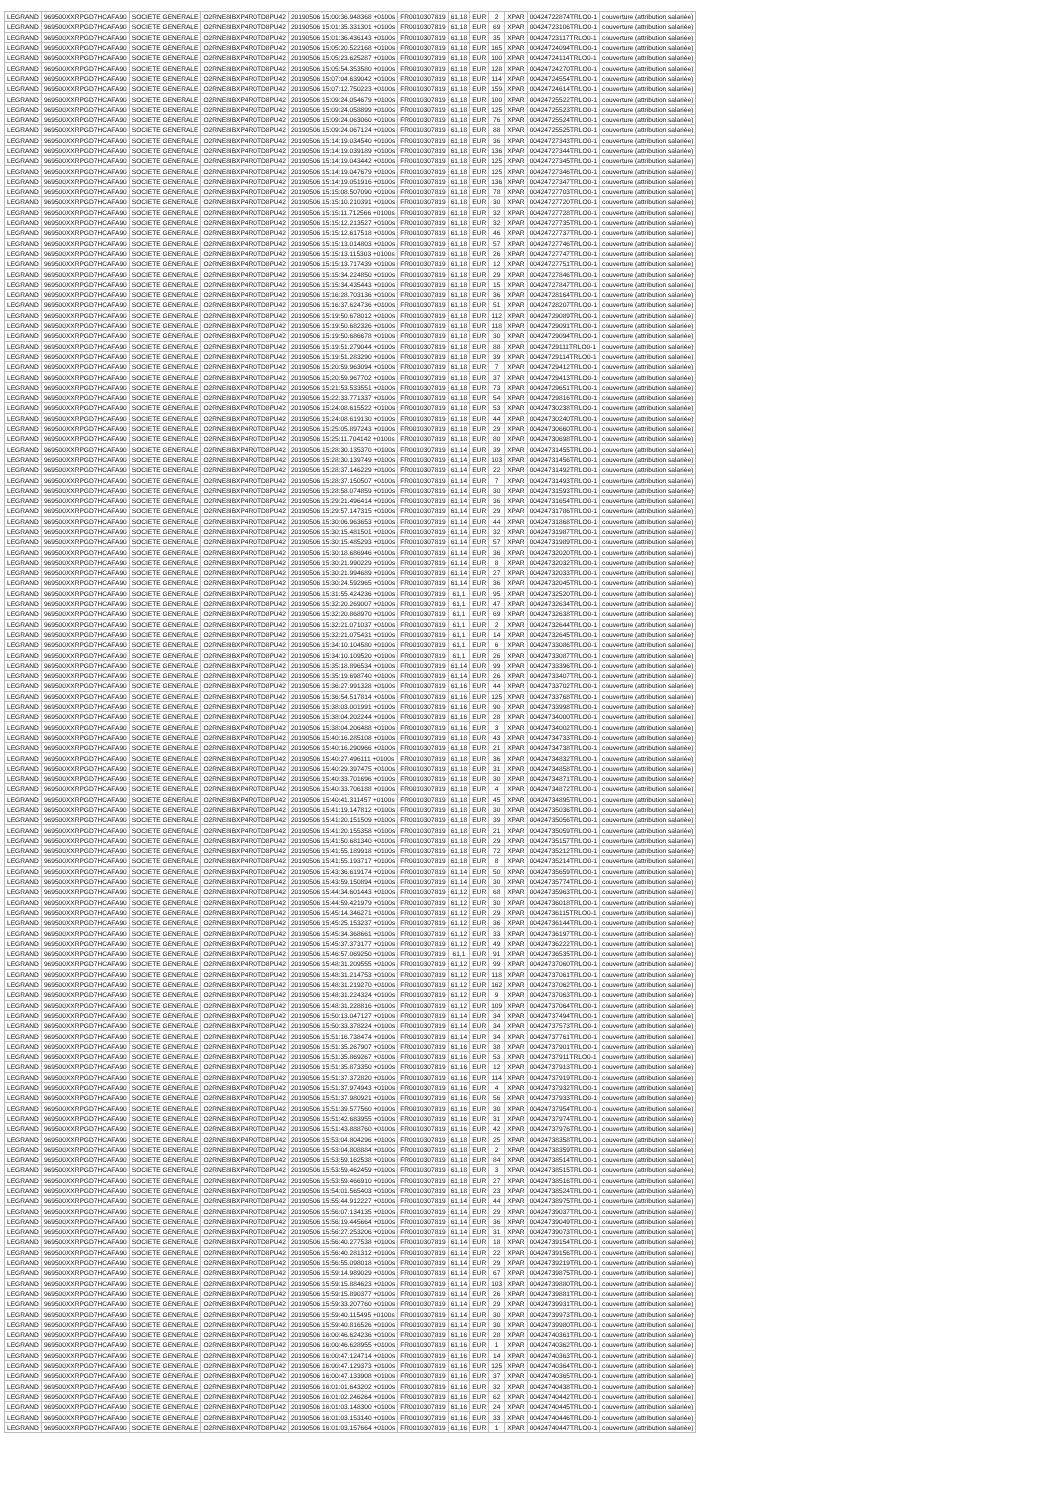| LEGRAND | 969500XXRPGD7HCAFA90 | SOCIETE GENERALE | O2RNE8IBXP4R0TD8PU42 | 20190506 15:00:36.948368 +0100s | FR0010307819 | 61,18 | EUR | 2 | XPAR | 00424722874TRLO0-1 | couverture (attribution salariée) |
| LEGRAND | 969500XXRPGD7HCAFA90 | SOCIETE GENERALE | O2RNE8IBXP4R0TD8PU42 | 20190506 15:01:35.331301 +0100s | FR0010307819 | 61,18 | EUR | 69 | XPAR | 00424723106TRLO0-1 | couverture (attribution salariée) |
| LEGRAND | 969500XXRPGD7HCAFA90 | SOCIETE GENERALE | O2RNE8IBXP4R0TD8PU42 | 20190506 15:01:36.436143 +0100s | FR0010307819 | 61,18 | EUR | 35 | XPAR | 00424723117TRLO0-1 | couverture (attribution salariée) |
| LEGRAND | 969500XXRPGD7HCAFA90 | SOCIETE GENERALE | O2RNE8IBXP4R0TD8PU42 | 20190506 15:05:20.522168 +0100s | FR0010307819 | 61,18 | EUR | 165 | XPAR | 00424724094TRLO0-1 | couverture (attribution salariée) |
| LEGRAND | 969500XXRPGD7HCAFA90 | SOCIETE GENERALE | O2RNE8IBXP4R0TD8PU42 | 20190506 15:05:23.625287 +0100s | FR0010307819 | 61,18 | EUR | 100 | XPAR | 00424724114TRLO0-1 | couverture (attribution salariée) |
| LEGRAND | 969500XXRPGD7HCAFA90 | SOCIETE GENERALE | O2RNE8IBXP4R0TD8PU42 | 20190506 15:05:54.353580 +0100s | FR0010307819 | 61,18 | EUR | 128 | XPAR | 00424724270TRLO0-1 | couverture (attribution salariée) |
| LEGRAND | 969500XXRPGD7HCAFA90 | SOCIETE GENERALE | O2RNE8IBXP4R0TD8PU42 | 20190506 15:07:04.639042 +0100s | FR0010307819 | 61,18 | EUR | 114 | XPAR | 00424724554TRLO0-1 | couverture (attribution salariée) |
| LEGRAND | 969500XXRPGD7HCAFA90 | SOCIETE GENERALE | O2RNE8IBXP4R0TD8PU42 | 20190506 15:07:12.750223 +0100s | FR0010307819 | 61,18 | EUR | 159 | XPAR | 00424724614TRLO0-1 | couverture (attribution salariée) |
| LEGRAND | 969500XXRPGD7HCAFA90 | SOCIETE GENERALE | O2RNE8IBXP4R0TD8PU42 | 20190506 15:09:24.054679 +0100s | FR0010307819 | 61,18 | EUR | 100 | XPAR | 00424725522TRLO0-1 | couverture (attribution salariée) |
| LEGRAND | 969500XXRPGD7HCAFA90 | SOCIETE GENERALE | O2RNE8IBXP4R0TD8PU42 | 20190506 15:09:24.058899 +0100s | FR0010307819 | 61,18 | EUR | 125 | XPAR | 00424725523TRLO0-1 | couverture (attribution salariée) |
| LEGRAND | 969500XXRPGD7HCAFA90 | SOCIETE GENERALE | O2RNE8IBXP4R0TD8PU42 | 20190506 15:09:24.063060 +0100s | FR0010307819 | 61,18 | EUR | 76 | XPAR | 00424725524TRLO0-1 | couverture (attribution salariée) |
| LEGRAND | 969500XXRPGD7HCAFA90 | SOCIETE GENERALE | O2RNE8IBXP4R0TD8PU42 | 20190506 15:09:24.067124 +0100s | FR0010307819 | 61,18 | EUR | 88 | XPAR | 00424725525TRLO0-1 | couverture (attribution salariée) |
| LEGRAND | 969500XXRPGD7HCAFA90 | SOCIETE GENERALE | O2RNE8IBXP4R0TD8PU42 | 20190506 15:14:19.034540 +0100s | FR0010307819 | 61,18 | EUR | 36 | XPAR | 00424727343TRLO0-1 | couverture (attribution salariée) |
| LEGRAND | 969500XXRPGD7HCAFA90 | SOCIETE GENERALE | O2RNE8IBXP4R0TD8PU42 | 20190506 15:14:19.039189 +0100s | FR0010307819 | 61,18 | EUR | 136 | XPAR | 00424727344TRLO0-1 | couverture (attribution salariée) |
| LEGRAND | 969500XXRPGD7HCAFA90 | SOCIETE GENERALE | O2RNE8IBXP4R0TD8PU42 | 20190506 15:14:19.043442 +0100s | FR0010307819 | 61,18 | EUR | 125 | XPAR | 00424727345TRLO0-1 | couverture (attribution salariée) |
| LEGRAND | 969500XXRPGD7HCAFA90 | SOCIETE GENERALE | O2RNE8IBXP4R0TD8PU42 | 20190506 15:14:19.047679 +0100s | FR0010307819 | 61,18 | EUR | 125 | XPAR | 00424727346TRLO0-1 | couverture (attribution salariée) |
| LEGRAND | 969500XXRPGD7HCAFA90 | SOCIETE GENERALE | O2RNE8IBXP4R0TD8PU42 | 20190506 15:14:19.051916 +0100s | FR0010307819 | 61,18 | EUR | 136 | XPAR | 00424727347TRLO0-1 | couverture (attribution salariée) |
| LEGRAND | 969500XXRPGD7HCAFA90 | SOCIETE GENERALE | O2RNE8IBXP4R0TD8PU42 | 20190506 15:15:08.507090 +0100s | FR0010307819 | 61,18 | EUR | 78 | XPAR | 00424727703TRLO0-1 | couverture (attribution salariée) |
| LEGRAND | 969500XXRPGD7HCAFA90 | SOCIETE GENERALE | O2RNE8IBXP4R0TD8PU42 | 20190506 15:15:10.210391 +0100s | FR0010307819 | 61,18 | EUR | 30 | XPAR | 00424727720TRLO0-1 | couverture (attribution salariée) |
| LEGRAND | 969500XXRPGD7HCAFA90 | SOCIETE GENERALE | O2RNE8IBXP4R0TD8PU42 | 20190506 15:15:11.712566 +0100s | FR0010307819 | 61,18 | EUR | 32 | XPAR | 00424727728TRLO0-1 | couverture (attribution salariée) |
| LEGRAND | 969500XXRPGD7HCAFA90 | SOCIETE GENERALE | O2RNE8IBXP4R0TD8PU42 | 20190506 15:15:12.213527 +0100s | FR0010307819 | 61,18 | EUR | 32 | XPAR | 00424727735TRLO0-1 | couverture (attribution salariée) |
| LEGRAND | 969500XXRPGD7HCAFA90 | SOCIETE GENERALE | O2RNE8IBXP4R0TD8PU42 | 20190506 15:15:12.617518 +0100s | FR0010307819 | 61,18 | EUR | 46 | XPAR | 00424727737TRLO0-1 | couverture (attribution salariée) |
| LEGRAND | 969500XXRPGD7HCAFA90 | SOCIETE GENERALE | O2RNE8IBXP4R0TD8PU42 | 20190506 15:15:13.014803 +0100s | FR0010307819 | 61,18 | EUR | 57 | XPAR | 00424727746TRLO0-1 | couverture (attribution salariée) |
| LEGRAND | 969500XXRPGD7HCAFA90 | SOCIETE GENERALE | O2RNE8IBXP4R0TD8PU42 | 20190506 15:15:13.115303 +0100s | FR0010307819 | 61,18 | EUR | 26 | XPAR | 00424727747TRLO0-1 | couverture (attribution salariée) |
| LEGRAND | 969500XXRPGD7HCAFA90 | SOCIETE GENERALE | O2RNE8IBXP4R0TD8PU42 | 20190506 15:15:13.717439 +0100s | FR0010307819 | 61,18 | EUR | 12 | XPAR | 00424727751TRLO0-1 | couverture (attribution salariée) |
| LEGRAND | 969500XXRPGD7HCAFA90 | SOCIETE GENERALE | O2RNE8IBXP4R0TD8PU42 | 20190506 15:15:34.224850 +0100s | FR0010307819 | 61,18 | EUR | 29 | XPAR | 00424727846TRLO0-1 | couverture (attribution salariée) |
| LEGRAND | 969500XXRPGD7HCAFA90 | SOCIETE GENERALE | O2RNE8IBXP4R0TD8PU42 | 20190506 15:15:34.435443 +0100s | FR0010307819 | 61,18 | EUR | 15 | XPAR | 00424727847TRLO0-1 | couverture (attribution salariée) |
| LEGRAND | 969500XXRPGD7HCAFA90 | SOCIETE GENERALE | O2RNE8IBXP4R0TD8PU42 | 20190506 15:16:28.703136 +0100s | FR0010307819 | 61,18 | EUR | 36 | XPAR | 00424728164TRLO0-1 | couverture (attribution salariée) |
| LEGRAND | 969500XXRPGD7HCAFA90 | SOCIETE GENERALE | O2RNE8IBXP4R0TD8PU42 | 20190506 15:16:37.624736 +0100s | FR0010307819 | 61,18 | EUR | 51 | XPAR | 00424728207TRLO0-1 | couverture (attribution salariée) |
| LEGRAND | 969500XXRPGD7HCAFA90 | SOCIETE GENERALE | O2RNE8IBXP4R0TD8PU42 | 20190506 15:19:50.678012 +0100s | FR0010307819 | 61,18 | EUR | 112 | XPAR | 00424729089TRLO0-1 | couverture (attribution salariée) |
| LEGRAND | 969500XXRPGD7HCAFA90 | SOCIETE GENERALE | O2RNE8IBXP4R0TD8PU42 | 20190506 15:19:50.682326 +0100s | FR0010307819 | 61,18 | EUR | 118 | XPAR | 00424729091TRLO0-1 | couverture (attribution salariée) |
| LEGRAND | 969500XXRPGD7HCAFA90 | SOCIETE GENERALE | O2RNE8IBXP4R0TD8PU42 | 20190506 15:19:50.686678 +0100s | FR0010307819 | 61,18 | EUR | 30 | XPAR | 00424729094TRLO0-1 | couverture (attribution salariée) |
| LEGRAND | 969500XXRPGD7HCAFA90 | SOCIETE GENERALE | O2RNE8IBXP4R0TD8PU42 | 20190506 15:19:51.279044 +0100s | FR0010307819 | 61,18 | EUR | 88 | XPAR | 00424729111TRLO0-1 | couverture (attribution salariée) |
| LEGRAND | 969500XXRPGD7HCAFA90 | SOCIETE GENERALE | O2RNE8IBXP4R0TD8PU42 | 20190506 15:19:51.283290 +0100s | FR0010307819 | 61,18 | EUR | 39 | XPAR | 00424729114TRLO0-1 | couverture (attribution salariée) |
| LEGRAND | 969500XXRPGD7HCAFA90 | SOCIETE GENERALE | O2RNE8IBXP4R0TD8PU42 | 20190506 15:20:59.963094 +0100s | FR0010307819 | 61,18 | EUR | 7 | XPAR | 00424729412TRLO0-1 | couverture (attribution salariée) |
| LEGRAND | 969500XXRPGD7HCAFA90 | SOCIETE GENERALE | O2RNE8IBXP4R0TD8PU42 | 20190506 15:20:59.967702 +0100s | FR0010307819 | 61,18 | EUR | 37 | XPAR | 00424729413TRLO0-1 | couverture (attribution salariée) |
| LEGRAND | 969500XXRPGD7HCAFA90 | SOCIETE GENERALE | O2RNE8IBXP4R0TD8PU42 | 20190506 15:21:53.533551 +0100s | FR0010307819 | 61,18 | EUR | 73 | XPAR | 00424729651TRLO0-1 | couverture (attribution salariée) |
| LEGRAND | 969500XXRPGD7HCAFA90 | SOCIETE GENERALE | O2RNE8IBXP4R0TD8PU42 | 20190506 15:22:33.771337 +0100s | FR0010307819 | 61,18 | EUR | 54 | XPAR | 00424729816TRLO0-1 | couverture (attribution salariée) |
| LEGRAND | 969500XXRPGD7HCAFA90 | SOCIETE GENERALE | O2RNE8IBXP4R0TD8PU42 | 20190506 15:24:08.615522 +0100s | FR0010307819 | 61,18 | EUR | 53 | XPAR | 00424730238TRLO0-1 | couverture (attribution salariée) |
| LEGRAND | 969500XXRPGD7HCAFA90 | SOCIETE GENERALE | O2RNE8IBXP4R0TD8PU42 | 20190506 15:24:08.619130 +0100s | FR0010307819 | 61,18 | EUR | 44 | XPAR | 00424730240TRLO0-1 | couverture (attribution salariée) |
| LEGRAND | 969500XXRPGD7HCAFA90 | SOCIETE GENERALE | O2RNE8IBXP4R0TD8PU42 | 20190506 15:25:05.897243 +0100s | FR0010307819 | 61,18 | EUR | 29 | XPAR | 00424730660TRLO0-1 | couverture (attribution salariée) |
| LEGRAND | 969500XXRPGD7HCAFA90 | SOCIETE GENERALE | O2RNE8IBXP4R0TD8PU42 | 20190506 15:25:11.704142 +0100s | FR0010307819 | 61,18 | EUR | 80 | XPAR | 00424730698TRLO0-1 | couverture (attribution salariée) |
| LEGRAND | 969500XXRPGD7HCAFA90 | SOCIETE GENERALE | O2RNE8IBXP4R0TD8PU42 | 20190506 15:28:30.135370 +0100s | FR0010307819 | 61,14 | EUR | 39 | XPAR | 00424731455TRLO0-1 | couverture (attribution salariée) |
| LEGRAND | 969500XXRPGD7HCAFA90 | SOCIETE GENERALE | O2RNE8IBXP4R0TD8PU42 | 20190506 15:28:30.139749 +0100s | FR0010307819 | 61,14 | EUR | 103 | XPAR | 00424731456TRLO0-1 | couverture (attribution salariée) |
| LEGRAND | 969500XXRPGD7HCAFA90 | SOCIETE GENERALE | O2RNE8IBXP4R0TD8PU42 | 20190506 15:28:37.146229 +0100s | FR0010307819 | 61,14 | EUR | 22 | XPAR | 00424731492TRLO0-1 | couverture (attribution salariée) |
| LEGRAND | 969500XXRPGD7HCAFA90 | SOCIETE GENERALE | O2RNE8IBXP4R0TD8PU42 | 20190506 15:28:37.150507 +0100s | FR0010307819 | 61,14 | EUR | 7 | XPAR | 00424731493TRLO0-1 | couverture (attribution salariée) |
| LEGRAND | 969500XXRPGD7HCAFA90 | SOCIETE GENERALE | O2RNE8IBXP4R0TD8PU42 | 20190506 15:28:58.074859 +0100s | FR0010307819 | 61,14 | EUR | 30 | XPAR | 00424731593TRLO0-1 | couverture (attribution salariée) |
| LEGRAND | 969500XXRPGD7HCAFA90 | SOCIETE GENERALE | O2RNE8IBXP4R0TD8PU42 | 20190506 15:29:21.496414 +0100s | FR0010307819 | 61,14 | EUR | 36 | XPAR | 00424731654TRLO0-1 | couverture (attribution salariée) |
| LEGRAND | 969500XXRPGD7HCAFA90 | SOCIETE GENERALE | O2RNE8IBXP4R0TD8PU42 | 20190506 15:29:57.147315 +0100s | FR0010307819 | 61,14 | EUR | 29 | XPAR | 00424731786TRLO0-1 | couverture (attribution salariée) |
| LEGRAND | 969500XXRPGD7HCAFA90 | SOCIETE GENERALE | O2RNE8IBXP4R0TD8PU42 | 20190506 15:30:06.963653 +0100s | FR0010307819 | 61,14 | EUR | 44 | XPAR | 00424731868TRLO0-1 | couverture (attribution salariée) |
| LEGRAND | 969500XXRPGD7HCAFA90 | SOCIETE GENERALE | O2RNE8IBXP4R0TD8PU42 | 20190506 15:30:15.481501 +0100s | FR0010307819 | 61,14 | EUR | 32 | XPAR | 00424731987TRLO0-1 | couverture (attribution salariée) |
| LEGRAND | 969500XXRPGD7HCAFA90 | SOCIETE GENERALE | O2RNE8IBXP4R0TD8PU42 | 20190506 15:30:15.485293 +0100s | FR0010307819 | 61,14 | EUR | 57 | XPAR | 00424731989TRLO0-1 | couverture (attribution salariée) |
| LEGRAND | 969500XXRPGD7HCAFA90 | SOCIETE GENERALE | O2RNE8IBXP4R0TD8PU42 | 20190506 15:30:18.686946 +0100s | FR0010307819 | 61,14 | EUR | 36 | XPAR | 00424732020TRLO0-1 | couverture (attribution salariée) |
| LEGRAND | 969500XXRPGD7HCAFA90 | SOCIETE GENERALE | O2RNE8IBXP4R0TD8PU42 | 20190506 15:30:21.990229 +0100s | FR0010307819 | 61,14 | EUR | 8 | XPAR | 00424732032TRLO0-1 | couverture (attribution salariée) |
| LEGRAND | 969500XXRPGD7HCAFA90 | SOCIETE GENERALE | O2RNE8IBXP4R0TD8PU42 | 20190506 15:30:21.994689 +0100s | FR0010307819 | 61,14 | EUR | 27 | XPAR | 00424732033TRLO0-1 | couverture (attribution salariée) |
| LEGRAND | 969500XXRPGD7HCAFA90 | SOCIETE GENERALE | O2RNE8IBXP4R0TD8PU42 | 20190506 15:30:24.592965 +0100s | FR0010307819 | 61,14 | EUR | 36 | XPAR | 00424732045TRLO0-1 | couverture (attribution salariée) |
| LEGRAND | 969500XXRPGD7HCAFA90 | SOCIETE GENERALE | O2RNE8IBXP4R0TD8PU42 | 20190506 15:31:55.424236 +0100s | FR0010307819 | 61,1 | EUR | 95 | XPAR | 00424732520TRLO0-1 | couverture (attribution salariée) |
| LEGRAND | 969500XXRPGD7HCAFA90 | SOCIETE GENERALE | O2RNE8IBXP4R0TD8PU42 | 20190506 15:32:20.269007 +0100s | FR0010307819 | 61,1 | EUR | 47 | XPAR | 00424732634TRLO0-1 | couverture (attribution salariée) |
| LEGRAND | 969500XXRPGD7HCAFA90 | SOCIETE GENERALE | O2RNE8IBXP4R0TD8PU42 | 20190506 15:32:20.868970 +0100s | FR0010307819 | 61,1 | EUR | 69 | XPAR | 00424732638TRLO0-1 | couverture (attribution salariée) |
| LEGRAND | 969500XXRPGD7HCAFA90 | SOCIETE GENERALE | O2RNE8IBXP4R0TD8PU42 | 20190506 15:32:21.071037 +0100s | FR0010307819 | 61,1 | EUR | 2 | XPAR | 00424732644TRLO0-1 | couverture (attribution salariée) |
| LEGRAND | 969500XXRPGD7HCAFA90 | SOCIETE GENERALE | O2RNE8IBXP4R0TD8PU42 | 20190506 15:32:21.075431 +0100s | FR0010307819 | 61,1 | EUR | 14 | XPAR | 00424732645TRLO0-1 | couverture (attribution salariée) |
| LEGRAND | 969500XXRPGD7HCAFA90 | SOCIETE GENERALE | O2RNE8IBXP4R0TD8PU42 | 20190506 15:34:10.104580 +0100s | FR0010307819 | 61,1 | EUR | 6 | XPAR | 00424733086TRLO0-1 | couverture (attribution salariée) |
| LEGRAND | 969500XXRPGD7HCAFA90 | SOCIETE GENERALE | O2RNE8IBXP4R0TD8PU42 | 20190506 15:34:10.109520 +0100s | FR0010307819 | 61,1 | EUR | 26 | XPAR | 00424733087TRLO0-1 | couverture (attribution salariée) |
| LEGRAND | 969500XXRPGD7HCAFA90 | SOCIETE GENERALE | O2RNE8IBXP4R0TD8PU42 | 20190506 15:35:18.896534 +0100s | FR0010307819 | 61,14 | EUR | 99 | XPAR | 00424733396TRLO0-1 | couverture (attribution salariée) |
| LEGRAND | 969500XXRPGD7HCAFA90 | SOCIETE GENERALE | O2RNE8IBXP4R0TD8PU42 | 20190506 15:35:19.698740 +0100s | FR0010307819 | 61,14 | EUR | 26 | XPAR | 00424733407TRLO0-1 | couverture (attribution salariée) |
| LEGRAND | 969500XXRPGD7HCAFA90 | SOCIETE GENERALE | O2RNE8IBXP4R0TD8PU42 | 20190506 15:36:27.991328 +0100s | FR0010307819 | 61,16 | EUR | 44 | XPAR | 00424733702TRLO0-1 | couverture (attribution salariée) |
| LEGRAND | 969500XXRPGD7HCAFA90 | SOCIETE GENERALE | O2RNE8IBXP4R0TD8PU42 | 20190506 15:36:54.517814 +0100s | FR0010307819 | 61,16 | EUR | 125 | XPAR | 00424733768TRLO0-1 | couverture (attribution salariée) |
| LEGRAND | 969500XXRPGD7HCAFA90 | SOCIETE GENERALE | O2RNE8IBXP4R0TD8PU42 | 20190506 15:38:03.001991 +0100s | FR0010307819 | 61,16 | EUR | 90 | XPAR | 00424733998TRLO0-1 | couverture (attribution salariée) |
| LEGRAND | 969500XXRPGD7HCAFA90 | SOCIETE GENERALE | O2RNE8IBXP4R0TD8PU42 | 20190506 15:38:04.202244 +0100s | FR0010307819 | 61,16 | EUR | 28 | XPAR | 00424734000TRLO0-1 | couverture (attribution salariée) |
| LEGRAND | 969500XXRPGD7HCAFA90 | SOCIETE GENERALE | O2RNE8IBXP4R0TD8PU42 | 20190506 15:38:04.206488 +0100s | FR0010307819 | 61,16 | EUR | 3 | XPAR | 00424734002TRLO0-1 | couverture (attribution salariée) |
| LEGRAND | 969500XXRPGD7HCAFA90 | SOCIETE GENERALE | O2RNE8IBXP4R0TD8PU42 | 20190506 15:40:16.285108 +0100s | FR0010307819 | 61,18 | EUR | 43 | XPAR | 00424734733TRLO0-1 | couverture (attribution salariée) |
| LEGRAND | 969500XXRPGD7HCAFA90 | SOCIETE GENERALE | O2RNE8IBXP4R0TD8PU42 | 20190506 15:40:16.290966 +0100s | FR0010307819 | 61,18 | EUR | 21 | XPAR | 00424734738TRLO0-1 | couverture (attribution salariée) |
| LEGRAND | 969500XXRPGD7HCAFA90 | SOCIETE GENERALE | O2RNE8IBXP4R0TD8PU42 | 20190506 15:40:27.496111 +0100s | FR0010307819 | 61,18 | EUR | 36 | XPAR | 00424734832TRLO0-1 | couverture (attribution salariée) |
| LEGRAND | 969500XXRPGD7HCAFA90 | SOCIETE GENERALE | O2RNE8IBXP4R0TD8PU42 | 20190506 15:40:29.397475 +0100s | FR0010307819 | 61,18 | EUR | 31 | XPAR | 00424734858TRLO0-1 | couverture (attribution salariée) |
| LEGRAND | 969500XXRPGD7HCAFA90 | SOCIETE GENERALE | O2RNE8IBXP4R0TD8PU42 | 20190506 15:40:33.701696 +0100s | FR0010307819 | 61,18 | EUR | 30 | XPAR | 00424734871TRLO0-1 | couverture (attribution salariée) |
| LEGRAND | 969500XXRPGD7HCAFA90 | SOCIETE GENERALE | O2RNE8IBXP4R0TD8PU42 | 20190506 15:40:33.706188 +0100s | FR0010307819 | 61,18 | EUR | 4 | XPAR | 00424734872TRLO0-1 | couverture (attribution salariée) |
| LEGRAND | 969500XXRPGD7HCAFA90 | SOCIETE GENERALE | O2RNE8IBXP4R0TD8PU42 | 20190506 15:40:41.311457 +0100s | FR0010307819 | 61,18 | EUR | 45 | XPAR | 00424734895TRLO0-1 | couverture (attribution salariée) |
| LEGRAND | 969500XXRPGD7HCAFA90 | SOCIETE GENERALE | O2RNE8IBXP4R0TD8PU42 | 20190506 15:41:19.147812 +0100s | FR0010307819 | 61,18 | EUR | 30 | XPAR | 00424735036TRLO0-1 | couverture (attribution salariée) |
| LEGRAND | 969500XXRPGD7HCAFA90 | SOCIETE GENERALE | O2RNE8IBXP4R0TD8PU42 | 20190506 15:41:20.151509 +0100s | FR0010307819 | 61,18 | EUR | 39 | XPAR | 00424735056TRLO0-1 | couverture (attribution salariée) |
| LEGRAND | 969500XXRPGD7HCAFA90 | SOCIETE GENERALE | O2RNE8IBXP4R0TD8PU42 | 20190506 15:41:20.155358 +0100s | FR0010307819 | 61,18 | EUR | 21 | XPAR | 00424735059TRLO0-1 | couverture (attribution salariée) |
| LEGRAND | 969500XXRPGD7HCAFA90 | SOCIETE GENERALE | O2RNE8IBXP4R0TD8PU42 | 20190506 15:41:50.681340 +0100s | FR0010307819 | 61,18 | EUR | 29 | XPAR | 00424735157TRLO0-1 | couverture (attribution salariée) |
| LEGRAND | 969500XXRPGD7HCAFA90 | SOCIETE GENERALE | O2RNE8IBXP4R0TD8PU42 | 20190506 15:41:55.189918 +0100s | FR0010307819 | 61,18 | EUR | 72 | XPAR | 00424735212TRLO0-1 | couverture (attribution salariée) |
| LEGRAND | 969500XXRPGD7HCAFA90 | SOCIETE GENERALE | O2RNE8IBXP4R0TD8PU42 | 20190506 15:41:55.193717 +0100s | FR0010307819 | 61,18 | EUR | 8 | XPAR | 00424735214TRLO0-1 | couverture (attribution salariée) |
| LEGRAND | 969500XXRPGD7HCAFA90 | SOCIETE GENERALE | O2RNE8IBXP4R0TD8PU42 | 20190506 15:43:36.619174 +0100s | FR0010307819 | 61,14 | EUR | 50 | XPAR | 00424735659TRLO0-1 | couverture (attribution salariée) |
| LEGRAND | 969500XXRPGD7HCAFA90 | SOCIETE GENERALE | O2RNE8IBXP4R0TD8PU42 | 20190506 15:43:59.150894 +0100s | FR0010307819 | 61,14 | EUR | 30 | XPAR | 00424735774TRLO0-1 | couverture (attribution salariée) |
| LEGRAND | 969500XXRPGD7HCAFA90 | SOCIETE GENERALE | O2RNE8IBXP4R0TD8PU42 | 20190506 15:44:34.601443 +0100s | FR0010307819 | 61,12 | EUR | 68 | XPAR | 00424735963TRLO0-1 | couverture (attribution salariée) |
| LEGRAND | 969500XXRPGD7HCAFA90 | SOCIETE GENERALE | O2RNE8IBXP4R0TD8PU42 | 20190506 15:44:59.421979 +0100s | FR0010307819 | 61,12 | EUR | 30 | XPAR | 00424736018TRLO0-1 | couverture (attribution salariée) |
| LEGRAND | 969500XXRPGD7HCAFA90 | SOCIETE GENERALE | O2RNE8IBXP4R0TD8PU42 | 20190506 15:45:14.346271 +0100s | FR0010307819 | 61,12 | EUR | 29 | XPAR | 00424736115TRLO0-1 | couverture (attribution salariée) |
| LEGRAND | 969500XXRPGD7HCAFA90 | SOCIETE GENERALE | O2RNE8IBXP4R0TD8PU42 | 20190506 15:45:25.153237 +0100s | FR0010307819 | 61,12 | EUR | 36 | XPAR | 00424736144TRLO0-1 | couverture (attribution salariée) |
| LEGRAND | 969500XXRPGD7HCAFA90 | SOCIETE GENERALE | O2RNE8IBXP4R0TD8PU42 | 20190506 15:45:34.368661 +0100s | FR0010307819 | 61,12 | EUR | 33 | XPAR | 00424736197TRLO0-1 | couverture (attribution salariée) |
| LEGRAND | 969500XXRPGD7HCAFA90 | SOCIETE GENERALE | O2RNE8IBXP4R0TD8PU42 | 20190506 15:45:37.373177 +0100s | FR0010307819 | 61,12 | EUR | 49 | XPAR | 00424736222TRLO0-1 | couverture (attribution salariée) |
| LEGRAND | 969500XXRPGD7HCAFA90 | SOCIETE GENERALE | O2RNE8IBXP4R0TD8PU42 | 20190506 15:46:57.069250 +0100s | FR0010307819 | 61,1 | EUR | 91 | XPAR | 00424736535TRLO0-1 | couverture (attribution salariée) |
| LEGRAND | 969500XXRPGD7HCAFA90 | SOCIETE GENERALE | O2RNE8IBXP4R0TD8PU42 | 20190506 15:48:31.209555 +0100s | FR0010307819 | 61,12 | EUR | 99 | XPAR | 00424737060TRLO0-1 | couverture (attribution salariée) |
| LEGRAND | 969500XXRPGD7HCAFA90 | SOCIETE GENERALE | O2RNE8IBXP4R0TD8PU42 | 20190506 15:48:31.214753 +0100s | FR0010307819 | 61,12 | EUR | 118 | XPAR | 00424737061TRLO0-1 | couverture (attribution salariée) |
| LEGRAND | 969500XXRPGD7HCAFA90 | SOCIETE GENERALE | O2RNE8IBXP4R0TD8PU42 | 20190506 15:48:31.219270 +0100s | FR0010307819 | 61,12 | EUR | 162 | XPAR | 00424737062TRLO0-1 | couverture (attribution salariée) |
| LEGRAND | 969500XXRPGD7HCAFA90 | SOCIETE GENERALE | O2RNE8IBXP4R0TD8PU42 | 20190506 15:48:31.224324 +0100s | FR0010307819 | 61,12 | EUR | 9 | XPAR | 00424737063TRLO0-1 | couverture (attribution salariée) |
| LEGRAND | 969500XXRPGD7HCAFA90 | SOCIETE GENERALE | O2RNE8IBXP4R0TD8PU42 | 20190506 15:48:31.228816 +0100s | FR0010307819 | 61,12 | EUR | 109 | XPAR | 00424737064TRLO0-1 | couverture (attribution salariée) |
| LEGRAND | 969500XXRPGD7HCAFA90 | SOCIETE GENERALE | O2RNE8IBXP4R0TD8PU42 | 20190506 15:50:13.047127 +0100s | FR0010307819 | 61,14 | EUR | 34 | XPAR | 00424737494TRLO0-1 | couverture (attribution salariée) |
| LEGRAND | 969500XXRPGD7HCAFA90 | SOCIETE GENERALE | O2RNE8IBXP4R0TD8PU42 | 20190506 15:50:33.378224 +0100s | FR0010307819 | 61,14 | EUR | 34 | XPAR | 00424737573TRLO0-1 | couverture (attribution salariée) |
| LEGRAND | 969500XXRPGD7HCAFA90 | SOCIETE GENERALE | O2RNE8IBXP4R0TD8PU42 | 20190506 15:51:16.738474 +0100s | FR0010307819 | 61,14 | EUR | 34 | XPAR | 00424737761TRLO0-1 | couverture (attribution salariée) |
| LEGRAND | 969500XXRPGD7HCAFA90 | SOCIETE GENERALE | O2RNE8IBXP4R0TD8PU42 | 20190506 15:51:35.267907 +0100s | FR0010307819 | 61,16 | EUR | 38 | XPAR | 00424737901TRLO0-1 | couverture (attribution salariée) |
| LEGRAND | 969500XXRPGD7HCAFA90 | SOCIETE GENERALE | O2RNE8IBXP4R0TD8PU42 | 20190506 15:51:35.869267 +0100s | FR0010307819 | 61,16 | EUR | 53 | XPAR | 00424737911TRLO0-1 | couverture (attribution salariée) |
| LEGRAND | 969500XXRPGD7HCAFA90 | SOCIETE GENERALE | O2RNE8IBXP4R0TD8PU42 | 20190506 15:51:35.873350 +0100s | FR0010307819 | 61,16 | EUR | 12 | XPAR | 00424737913TRLO0-1 | couverture (attribution salariée) |
| LEGRAND | 969500XXRPGD7HCAFA90 | SOCIETE GENERALE | O2RNE8IBXP4R0TD8PU42 | 20190506 15:51:37.372820 +0100s | FR0010307819 | 61,16 | EUR | 114 | XPAR | 00424737919TRLO0-1 | couverture (attribution salariée) |
| LEGRAND | 969500XXRPGD7HCAFA90 | SOCIETE GENERALE | O2RNE8IBXP4R0TD8PU42 | 20190506 15:51:37.974943 +0100s | FR0010307819 | 61,16 | EUR | 4 | XPAR | 00424737932TRLO0-1 | couverture (attribution salariée) |
| LEGRAND | 969500XXRPGD7HCAFA90 | SOCIETE GENERALE | O2RNE8IBXP4R0TD8PU42 | 20190506 15:51:37.980921 +0100s | FR0010307819 | 61,16 | EUR | 56 | XPAR | 00424737933TRLO0-1 | couverture (attribution salariée) |
| LEGRAND | 969500XXRPGD7HCAFA90 | SOCIETE GENERALE | O2RNE8IBXP4R0TD8PU42 | 20190506 15:51:39.577560 +0100s | FR0010307819 | 61,16 | EUR | 30 | XPAR | 00424737954TRLO0-1 | couverture (attribution salariée) |
| LEGRAND | 969500XXRPGD7HCAFA90 | SOCIETE GENERALE | O2RNE8IBXP4R0TD8PU42 | 20190506 15:51:42.683955 +0100s | FR0010307819 | 61,16 | EUR | 31 | XPAR | 00424737974TRLO0-1 | couverture (attribution salariée) |
| LEGRAND | 969500XXRPGD7HCAFA90 | SOCIETE GENERALE | O2RNE8IBXP4R0TD8PU42 | 20190506 15:51:43.888760 +0100s | FR0010307819 | 61,16 | EUR | 42 | XPAR | 00424737976TRLO0-1 | couverture (attribution salariée) |
| LEGRAND | 969500XXRPGD7HCAFA90 | SOCIETE GENERALE | O2RNE8IBXP4R0TD8PU42 | 20190506 15:53:04.804296 +0100s | FR0010307819 | 61,18 | EUR | 25 | XPAR | 00424738358TRLO0-1 | couverture (attribution salariée) |
| LEGRAND | 969500XXRPGD7HCAFA90 | SOCIETE GENERALE | O2RNE8IBXP4R0TD8PU42 | 20190506 15:53:04.808884 +0100s | FR0010307819 | 61,18 | EUR | 2 | XPAR | 00424738359TRLO0-1 | couverture (attribution salariée) |
| LEGRAND | 969500XXRPGD7HCAFA90 | SOCIETE GENERALE | O2RNE8IBXP4R0TD8PU42 | 20190506 15:53:59.162538 +0100s | FR0010307819 | 61,18 | EUR | 84 | XPAR | 00424738514TRLO0-1 | couverture (attribution salariée) |
| LEGRAND | 969500XXRPGD7HCAFA90 | SOCIETE GENERALE | O2RNE8IBXP4R0TD8PU42 | 20190506 15:53:59.462459 +0100s | FR0010307819 | 61,18 | EUR | 3 | XPAR | 00424738515TRLO0-1 | couverture (attribution salariée) |
| LEGRAND | 969500XXRPGD7HCAFA90 | SOCIETE GENERALE | O2RNE8IBXP4R0TD8PU42 | 20190506 15:53:59.466910 +0100s | FR0010307819 | 61,18 | EUR | 27 | XPAR | 00424738516TRLO0-1 | couverture (attribution salariée) |
| LEGRAND | 969500XXRPGD7HCAFA90 | SOCIETE GENERALE | O2RNE8IBXP4R0TD8PU42 | 20190506 15:54:01.565403 +0100s | FR0010307819 | 61,18 | EUR | 23 | XPAR | 00424738524TRLO0-1 | couverture (attribution salariée) |
| LEGRAND | 969500XXRPGD7HCAFA90 | SOCIETE GENERALE | O2RNE8IBXP4R0TD8PU42 | 20190506 15:55:44.912227 +0100s | FR0010307819 | 61,14 | EUR | 44 | XPAR | 00424738975TRLO0-1 | couverture (attribution salariée) |
| LEGRAND | 969500XXRPGD7HCAFA90 | SOCIETE GENERALE | O2RNE8IBXP4R0TD8PU42 | 20190506 15:56:07.134135 +0100s | FR0010307819 | 61,14 | EUR | 29 | XPAR | 00424739037TRLO0-1 | couverture (attribution salariée) |
| LEGRAND | 969500XXRPGD7HCAFA90 | SOCIETE GENERALE | O2RNE8IBXP4R0TD8PU42 | 20190506 15:56:19.445664 +0100s | FR0010307819 | 61,14 | EUR | 36 | XPAR | 00424739049TRLO0-1 | couverture (attribution salariée) |
| LEGRAND | 969500XXRPGD7HCAFA90 | SOCIETE GENERALE | O2RNE8IBXP4R0TD8PU42 | 20190506 15:56:27.253206 +0100s | FR0010307819 | 61,14 | EUR | 31 | XPAR | 00424739073TRLO0-1 | couverture (attribution salariée) |
| LEGRAND | 969500XXRPGD7HCAFA90 | SOCIETE GENERALE | O2RNE8IBXP4R0TD8PU42 | 20190506 15:56:40.277538 +0100s | FR0010307819 | 61,14 | EUR | 18 | XPAR | 00424739154TRLO0-1 | couverture (attribution salariée) |
| LEGRAND | 969500XXRPGD7HCAFA90 | SOCIETE GENERALE | O2RNE8IBXP4R0TD8PU42 | 20190506 15:56:40.281312 +0100s | FR0010307819 | 61,14 | EUR | 22 | XPAR | 00424739156TRLO0-1 | couverture (attribution salariée) |
| LEGRAND | 969500XXRPGD7HCAFA90 | SOCIETE GENERALE | O2RNE8IBXP4R0TD8PU42 | 20190506 15:56:55.098018 +0100s | FR0010307819 | 61,14 | EUR | 29 | XPAR | 00424739219TRLO0-1 | couverture (attribution salariée) |
| LEGRAND | 969500XXRPGD7HCAFA90 | SOCIETE GENERALE | O2RNE8IBXP4R0TD8PU42 | 20190506 15:59:14.989029 +0100s | FR0010307819 | 61,14 | EUR | 67 | XPAR | 00424739875TRLO0-1 | couverture (attribution salariée) |
| LEGRAND | 969500XXRPGD7HCAFA90 | SOCIETE GENERALE | O2RNE8IBXP4R0TD8PU42 | 20190506 15:59:15.884623 +0100s | FR0010307819 | 61,14 | EUR | 103 | XPAR | 00424739880TRLO0-1 | couverture (attribution salariée) |
| LEGRAND | 969500XXRPGD7HCAFA90 | SOCIETE GENERALE | O2RNE8IBXP4R0TD8PU42 | 20190506 15:59:15.890377 +0100s | FR0010307819 | 61,14 | EUR | 26 | XPAR | 00424739881TRLO0-1 | couverture (attribution salariée) |
| LEGRAND | 969500XXRPGD7HCAFA90 | SOCIETE GENERALE | O2RNE8IBXP4R0TD8PU42 | 20190506 15:59:33.207760 +0100s | FR0010307819 | 61,14 | EUR | 29 | XPAR | 00424739931TRLO0-1 | couverture (attribution salariée) |
| LEGRAND | 969500XXRPGD7HCAFA90 | SOCIETE GENERALE | O2RNE8IBXP4R0TD8PU42 | 20190506 15:59:40.115495 +0100s | FR0010307819 | 61,14 | EUR | 30 | XPAR | 00424739973TRLO0-1 | couverture (attribution salariée) |
| LEGRAND | 969500XXRPGD7HCAFA90 | SOCIETE GENERALE | O2RNE8IBXP4R0TD8PU42 | 20190506 15:59:40.816526 +0100s | FR0010307819 | 61,14 | EUR | 30 | XPAR | 00424739980TRLO0-1 | couverture (attribution salariée) |
| LEGRAND | 969500XXRPGD7HCAFA90 | SOCIETE GENERALE | O2RNE8IBXP4R0TD8PU42 | 20190506 16:00:46.624236 +0100s | FR0010307819 | 61,16 | EUR | 28 | XPAR | 00424740361TRLO0-1 | couverture (attribution salariée) |
| LEGRAND | 969500XXRPGD7HCAFA90 | SOCIETE GENERALE | O2RNE8IBXP4R0TD8PU42 | 20190506 16:00:46.628955 +0100s | FR0010307819 | 61,16 | EUR | 1 | XPAR | 00424740362TRLO0-1 | couverture (attribution salariée) |
| LEGRAND | 969500XXRPGD7HCAFA90 | SOCIETE GENERALE | O2RNE8IBXP4R0TD8PU42 | 20190506 16:00:47.124714 +0100s | FR0010307819 | 61,16 | EUR | 14 | XPAR | 00424740363TRLO0-1 | couverture (attribution salariée) |
| LEGRAND | 969500XXRPGD7HCAFA90 | SOCIETE GENERALE | O2RNE8IBXP4R0TD8PU42 | 20190506 16:00:47.129373 +0100s | FR0010307819 | 61,16 | EUR | 125 | XPAR | 00424740364TRLO0-1 | couverture (attribution salariée) |
| LEGRAND | 969500XXRPGD7HCAFA90 | SOCIETE GENERALE | O2RNE8IBXP4R0TD8PU42 | 20190506 16:00:47.133908 +0100s | FR0010307819 | 61,16 | EUR | 37 | XPAR | 00424740365TRLO0-1 | couverture (attribution salariée) |
| LEGRAND | 969500XXRPGD7HCAFA90 | SOCIETE GENERALE | O2RNE8IBXP4R0TD8PU42 | 20190506 16:01:01.643202 +0100s | FR0010307819 | 61,16 | EUR | 32 | XPAR | 00424740438TRLO0-1 | couverture (attribution salariée) |
| LEGRAND | 969500XXRPGD7HCAFA90 | SOCIETE GENERALE | O2RNE8IBXP4R0TD8PU42 | 20190506 16:01:02.246264 +0100s | FR0010307819 | 61,16 | EUR | 62 | XPAR | 00424740442TRLO0-1 | couverture (attribution salariée) |
| LEGRAND | 969500XXRPGD7HCAFA90 | SOCIETE GENERALE | O2RNE8IBXP4R0TD8PU42 | 20190506 16:01:03.148300 +0100s | FR0010307819 | 61,16 | EUR | 24 | XPAR | 00424740445TRLO0-1 | couverture (attribution salariée) |
| LEGRAND | 969500XXRPGD7HCAFA90 | SOCIETE GENERALE | O2RNE8IBXP4R0TD8PU42 | 20190506 16:01:03.153140 +0100s | FR0010307819 | 61,16 | EUR | 33 | XPAR | 00424740446TRLO0-1 | couverture (attribution salariée) |
| LEGRAND | 969500XXRPGD7HCAFA90 | SOCIETE GENERALE | O2RNE8IBXP4R0TD8PU42 | 20190506 16:01:03.157664 +0100s | FR0010307819 | 61,16 | EUR | 1 | XPAR | 00424740447TRLO0-1 | couverture (attribution salariée) |